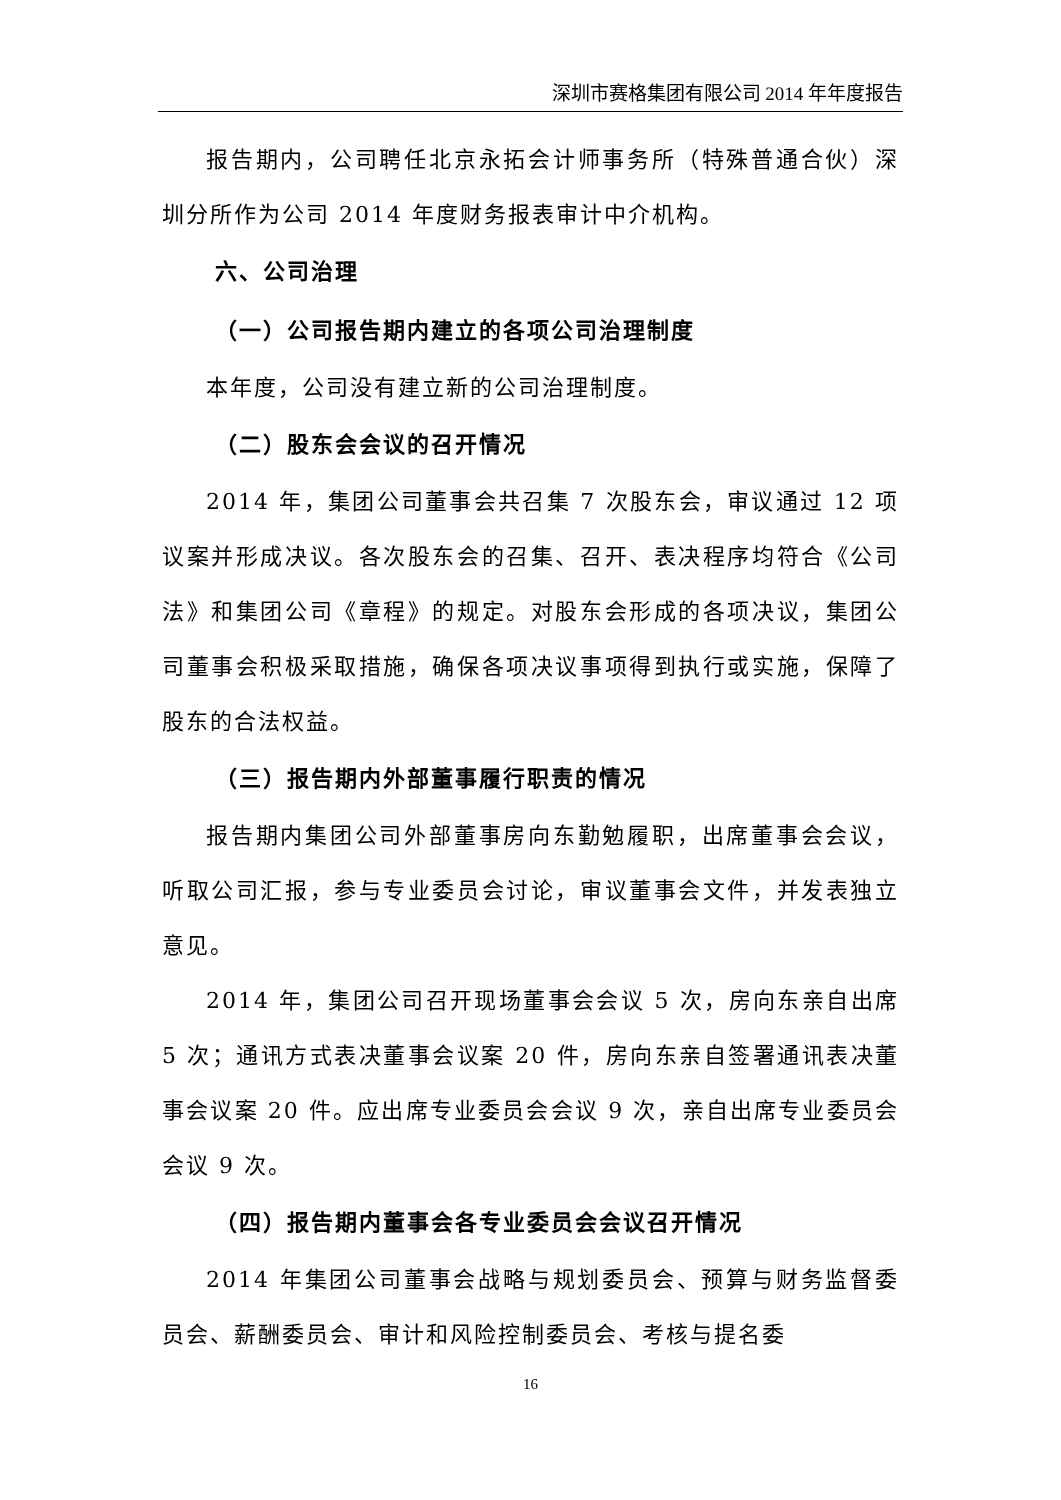深圳市赛格集团有限公司 2014 年年度报告
报告期内，公司聘任北京永拓会计师事务所（特殊普通合伙）深圳分所作为公司 2014 年度财务报表审计中介机构。
六、公司治理
（一）公司报告期内建立的各项公司治理制度
本年度，公司没有建立新的公司治理制度。
（二）股东会会议的召开情况
2014 年，集团公司董事会共召集 7 次股东会，审议通过 12 项议案并形成决议。各次股东会的召集、召开、表决程序均符合《公司法》和集团公司《章程》的规定。对股东会形成的各项决议，集团公司董事会积极采取措施，确保各项决议事项得到执行或实施，保障了股东的合法权益。
（三）报告期内外部董事履行职责的情况
报告期内集团公司外部董事房向东勤勉履职，出席董事会会议，听取公司汇报，参与专业委员会讨论，审议董事会文件，并发表独立意见。
2014 年，集团公司召开现场董事会会议 5 次，房向东亲自出席 5 次；通讯方式表决董事会议案 20 件，房向东亲自签署通讯表决董事会议案 20 件。应出席专业委员会会议 9 次，亲自出席专业委员会会议 9 次。
（四）报告期内董事会各专业委员会会议召开情况
2014 年集团公司董事会战略与规划委员会、预算与财务监督委员会、薪酬委员会、审计和风险控制委员会、考核与提名委
16